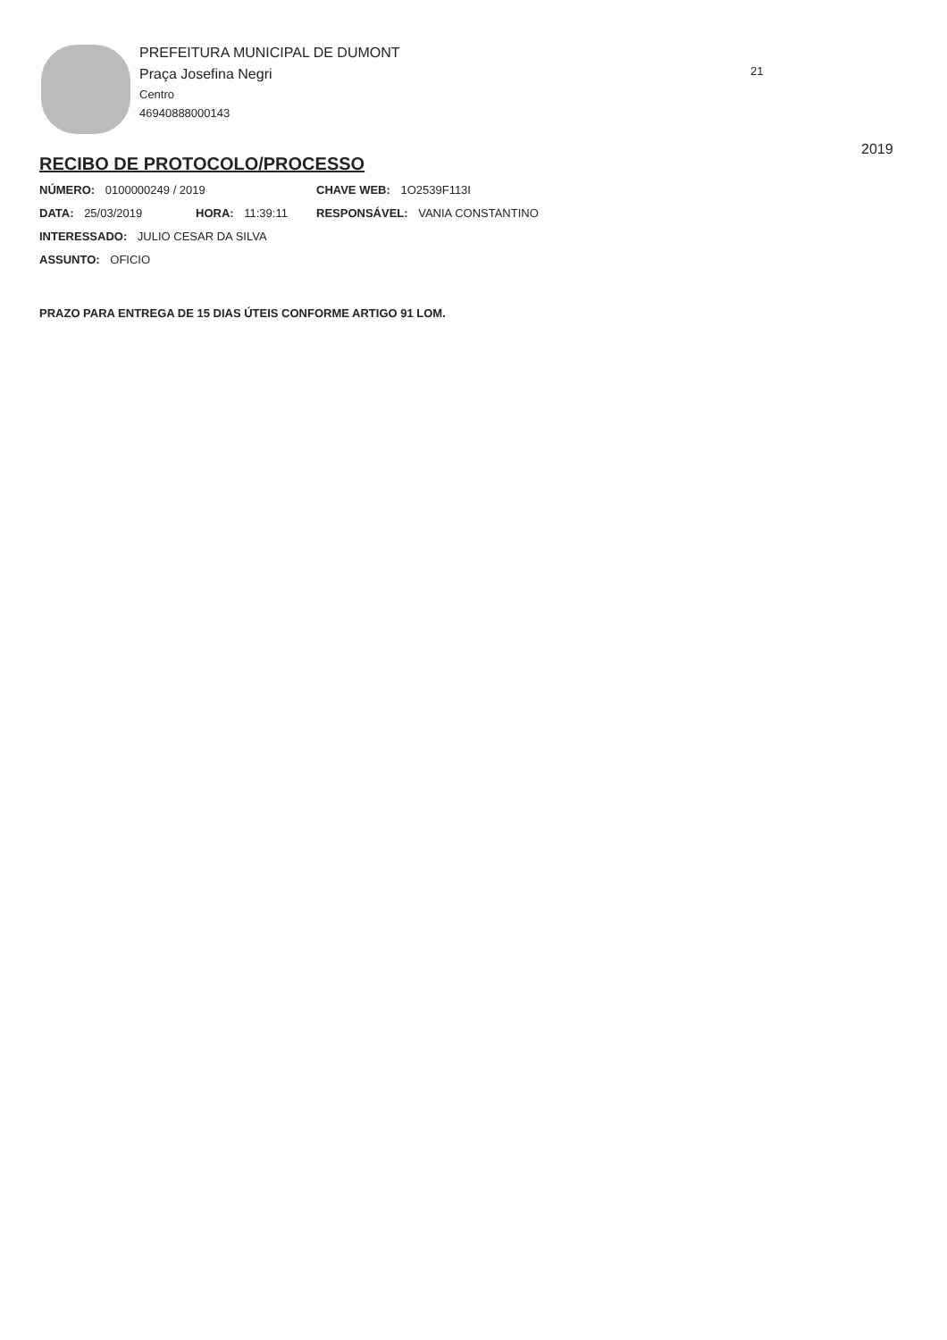PREFEITURA MUNICIPAL DE DUMONT
Praça Josefina Negri
Centro
46940888000143
21
2019
RECIBO DE PROTOCOLO/PROCESSO
NÚMERO: 0100000249 / 2019 CHAVE WEB: 1O2539F113I
DATA: 25/03/2019 HORA: 11:39:11 RESPONSÁVEL: VANIA CONSTANTINO
INTERESSADO: JULIO CESAR DA SILVA
ASSUNTO: OFICIO
PRAZO PARA ENTREGA DE 15 DIAS ÚTEIS CONFORME ARTIGO 91 LOM.